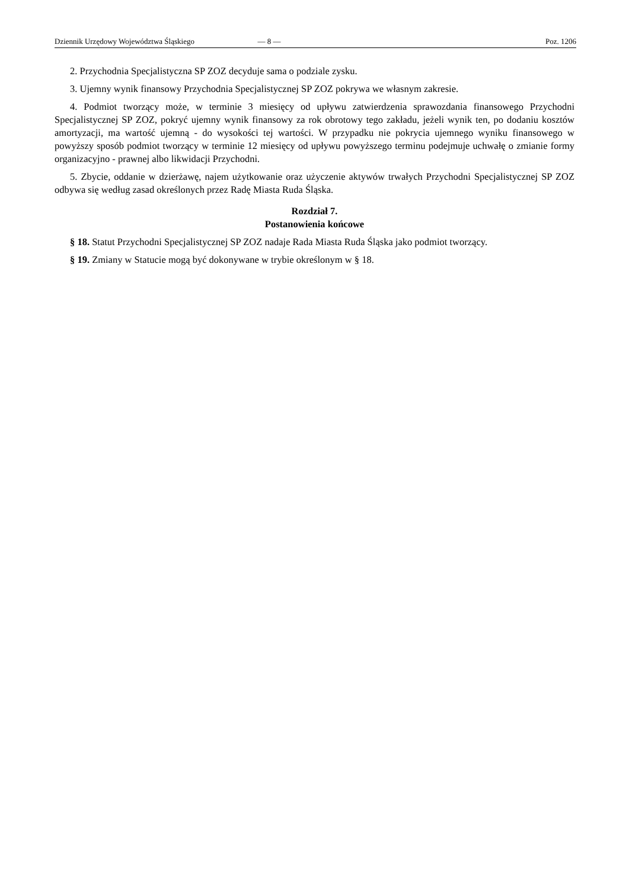Dziennik Urzędowy Województwa Śląskiego — 8 — Poz. 1206
2. Przychodnia Specjalistyczna SP ZOZ decyduje sama o podziale zysku.
3. Ujemny wynik finansowy Przychodnia Specjalistycznej SP ZOZ pokrywa we własnym zakresie.
4. Podmiot tworzący może, w terminie 3 miesięcy od upływu zatwierdzenia sprawozdania finansowego Przychodni Specjalistycznej SP ZOZ, pokryć ujemny wynik finansowy za rok obrotowy tego zakładu, jeżeli wynik ten, po dodaniu kosztów amortyzacji, ma wartość ujemną - do wysokości tej wartości. W przypadku nie pokrycia ujemnego wyniku finansowego w powyższy sposób podmiot tworzący w terminie 12 miesięcy od upływu powyższego terminu podejmuje uchwałę o zmianie formy organizacyjno - prawnej albo likwidacji Przychodni.
5. Zbycie, oddanie w dzierżawę, najem użytkowanie oraz użyczenie aktywów trwałych Przychodni Specjalistycznej SP ZOZ odbywa się według zasad określonych przez Radę Miasta Ruda Śląska.
Rozdział 7.
Postanowienia końcowe
§ 18. Statut Przychodni Specjalistycznej SP ZOZ nadaje Rada Miasta Ruda Śląska jako podmiot tworzący.
§ 19. Zmiany w Statucie mogą być dokonywane w trybie określonym w § 18.